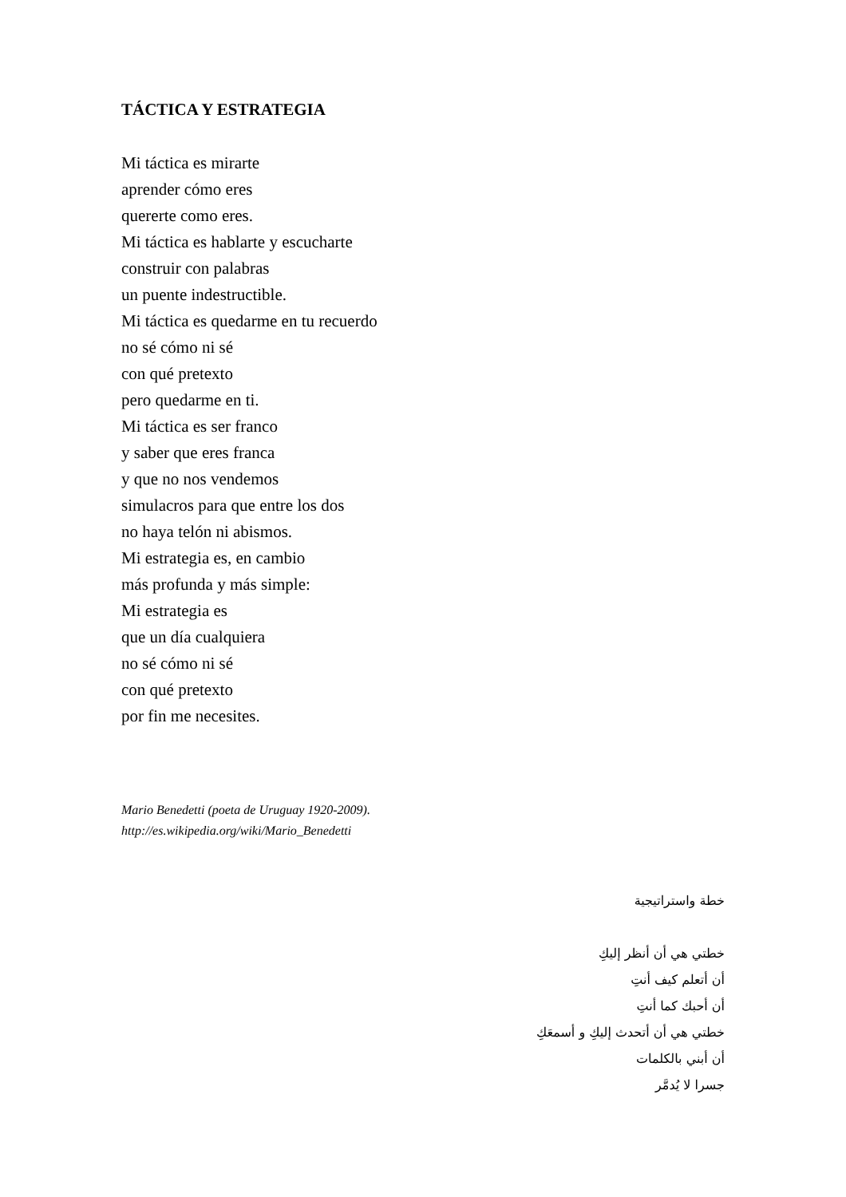TÁCTICA Y ESTRATEGIA
Mi táctica es mirarte
aprender cómo eres
quererte como eres.
Mi táctica es hablarte y escucharte
construir con palabras
un puente indestructible.
Mi táctica es quedarme en tu recuerdo
no sé cómo ni sé
con qué pretexto
pero quedarme en ti.
Mi táctica es ser franco
y saber que eres franca
y que no nos vendemos
simulacros para que entre los dos
no haya telón ni abismos.
Mi estrategia es, en cambio
más profunda y más simple:
Mi estrategia es
que un día cualquiera
no sé cómo ni sé
con qué pretexto
por fin me necesites.
Mario Benedetti (poeta de Uruguay 1920-2009).
http://es.wikipedia.org/wiki/Mario_Benedetti
خطة واستراتيجية
خطتي هي أن أنظر إليكِ
أن أتعلم كيف أنتِ
أن أحبك كما أنتِ
خطتي هي أن أتحدث إليكِ و أسمعَكِ
أن أبني بالكلمات
جسرا لا يُدمَّر